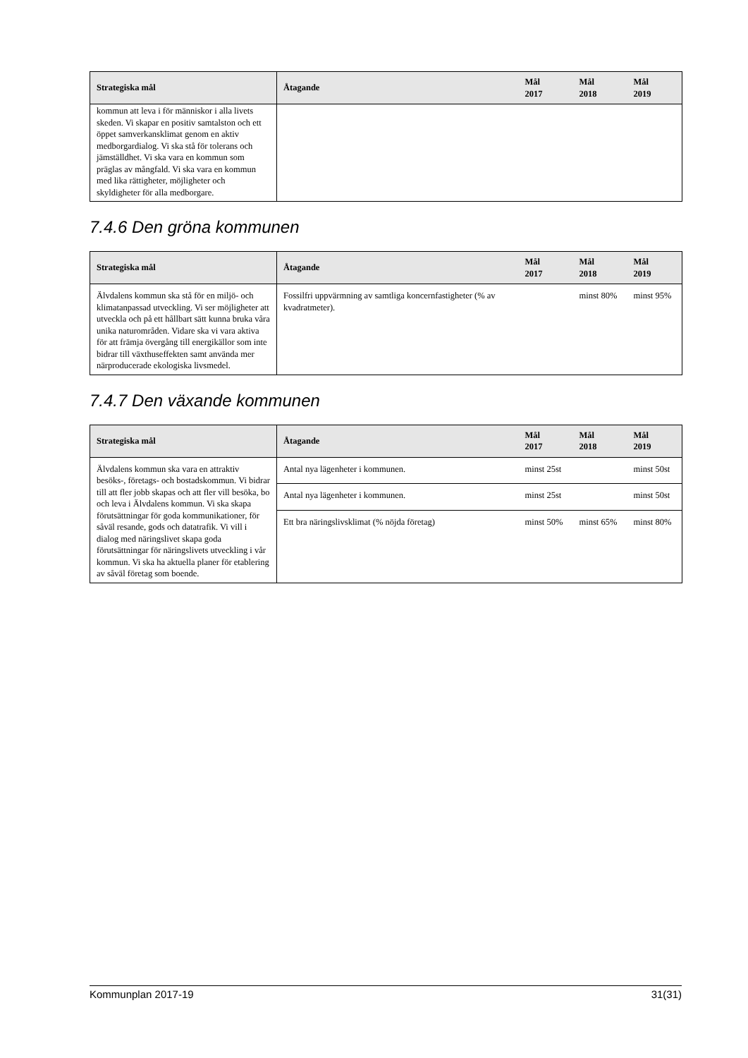| Strategiska mål | Åtagande | Mål 2017 | Mål 2018 | Mål 2019 |
| --- | --- | --- | --- | --- |
| kommun att leva i för människor i alla livets skeden. Vi skapar en positiv samtalston och ett öppet samverkansklimat genom en aktiv medborgardialog. Vi ska stå för tolerans och jämställdhet. Vi ska vara en kommun som präglas av mångfald. Vi ska vara en kommun med lika rättigheter, möjligheter och skyldigheter för alla medborgare. | | | | |
7.4.6 Den gröna kommunen
| Strategiska mål | Åtagande | Mål 2017 | Mål 2018 | Mål 2019 |
| --- | --- | --- | --- | --- |
| Älvdalens kommun ska stå för en miljö- och klimatanpassad utveckling. Vi ser möjligheter att utveckla och på ett hållbart sätt kunna bruka våra unika naturområden. Vidare ska vi vara aktiva för att främja övergång till energikällor som inte bidrar till växthuseffekten samt använda mer närproducerade ekologiska livsmedel. | Fossilfri uppvärmning av samtliga koncernfastigheter (% av kvadratmeter). | | minst 80% | minst 95% |
7.4.7 Den växande kommunen
| Strategiska mål | Åtagande | Mål 2017 | Mål 2018 | Mål 2019 |
| --- | --- | --- | --- | --- |
| Älvdalens kommun ska vara en attraktiv besöks-, företags- och bostadskommun. Vi bidrar till att fler jobb skapas och att fler vill besöka, bo och leva i Älvdalens kommun. Vi ska skapa förutsättningar för goda kommunikationer, för såväl resande, gods och datatrafik. Vi vill i dialog med näringslivet skapa goda förutsättningar för näringslivets utveckling i vår kommun. Vi ska ha aktuella planer för etablering av såväl företag som boende. | Antal nya lägenheter i kommunen. | minst 25st | | minst 50st |
| | Antal nya lägenheter i kommunen. | minst 25st | | minst 50st |
| | Ett bra näringslivsklimat (% nöjda företag) | minst 50% | minst 65% | minst 80% |
Kommunplan 2017-19 31(31)